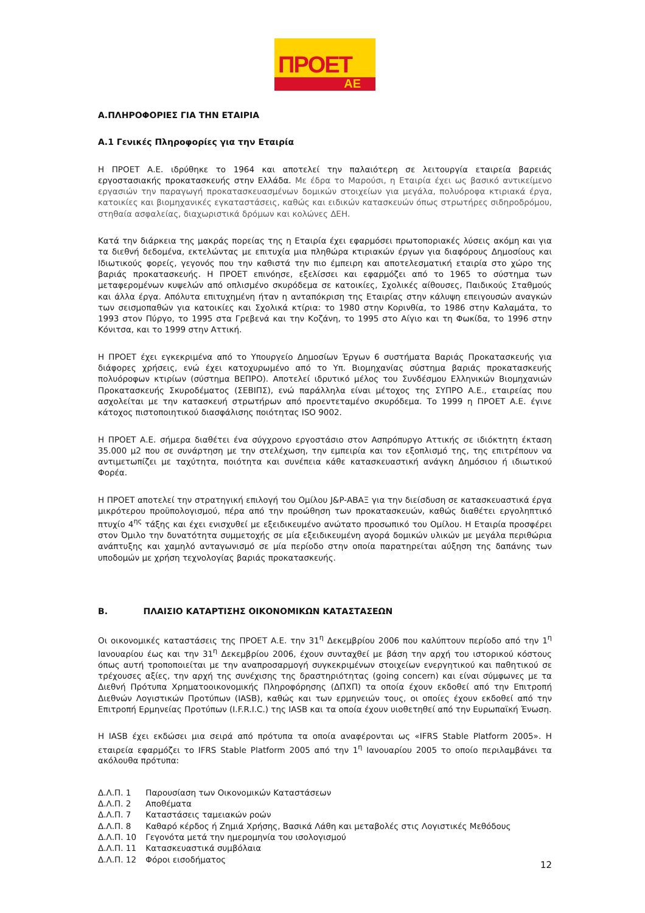ΠΡΟΕΤ
ΑΕ
Α.ΠΛΗΡΟΦΟΡΙΕΣ ΓΙΑ ΤΗΝ ΕΤΑΙΡΙΑ
Α.1 Γενικές Πληροφορίες για την Εταιρία
Η ΠΡΟΕΤ Α.Ε. ιδρύθηκε το 1964 και αποτελεί την παλαιότερη σε λειτουργία εταιρεία βαρειάς εργοστασιακής προκατασκευής στην Ελλάδα. Με έδρα το Μαρούσι, η Εταιρία έχει ως βασικό αντικείμενο εργασιών την παραγωγή προκατασκευασμένων δομικών στοιχείων για μεγάλα, πολυόροφα κτιριακά έργα, κατοικίες και βιομηχανικές εγκαταστάσεις, καθώς και ειδικών κατασκευών όπως στρωτήρες σιδηροδρόμου, στηθαία ασφαλείας, διαχωριστικά δρόμων και κολώνες ΔΕΗ.
Κατά την διάρκεια της μακράς πορείας της η Εταιρία έχει εφαρμόσει πρωτοποριακές λύσεις ακόμη και για τα διεθνή δεδομένα, εκτελώντας με επιτυχία μια πληθώρα κτιριακών έργων για διαφόρους Δημοσίους και Ιδιωτικούς φορείς, γεγονός που την καθιστά την πιο έμπειρη και αποτελεσματική εταιρία στο χώρο της βαριάς προκατασκευής. Η ΠΡΟΕΤ επινόησε, εξελίσσει και εφαρμόζει από το 1965 το σύστημα των μεταφερομένων κυψελών από οπλισμένο σκυρόδεμα σε κατοικίες, Σχολικές αίθουσες, Παιδικούς Σταθμούς και άλλα έργα. Απόλυτα επιτυχημένη ήταν η ανταπόκριση της Εταιρίας στην κάλυψη επειγουσών αναγκών των σεισμοπαθών για κατοικίες και Σχολικά κτίρια: το 1980 στην Κορινθία, το 1986 στην Καλαμάτα, το 1993 στον Πύργο, το 1995 στα Γρεβενά και την Κοζάνη, το 1995 στο Αίγιο και τη Φωκίδα, το 1996 στην Κόνιτσα, και το 1999 στην Αττική.
Η ΠΡΟΕΤ έχει εγκεκριμένα από το Υπουργείο Δημοσίων Έργων 6 συστήματα Βαριάς Προκατασκευής για διάφορες χρήσεις, ενώ έχει κατοχυρωμένο από το Υπ. Βιομηχανίας σύστημα βαριάς προκατασκευής πολυόροφων κτιρίων (σύστημα ΒΕΠΡΟ). Αποτελεί ιδρυτικό μέλος του Συνδέσμου Ελληνικών Βιομηχανιών Προκατασκευής Σκυροδέματος (ΣΕΒΙΠΣ), ενώ παράλληλα είναι μέτοχος της ΣΥΠΡΟ Α.Ε., εταιρείας που ασχολείται με την κατασκευή στρωτήρων από προεντεταμένο σκυρόδεμα. Το 1999 η ΠΡΟΕΤ Α.Ε. έγινε κάτοχος πιστοποιητικού διασφάλισης ποιότητας ISO 9002.
Η ΠΡΟΕΤ Α.Ε. σήμερα διαθέτει ένα σύγχρονο εργοστάσιο στον Ασπρόπυργο Αττικής σε ιδιόκτητη έκταση 35.000 μ2 που σε συνάρτηση με την στελέχωση, την εμπειρία και τον εξοπλισμό της, της επιτρέπουν να αντιμετωπίζει με ταχύτητα, ποιότητα και συνέπεια κάθε κατασκευαστική ανάγκη Δημόσιου ή ιδιωτικού Φορέα.
Η ΠΡΟΕΤ αποτελεί την στρατηγική επιλογή του Ομίλου J&P-ΑΒΑΞ για την διείσδυση σε κατασκευαστικά έργα μικρότερου προϋπολογισμού, πέρα από την προώθηση των προκατασκευών, καθώς διαθέτει εργοληπτικό πτυχίο 4<sup>ης</sup> τάξης και έχει ενισχυθεί με εξειδικευμένο ανώτατο προσωπικό του Ομίλου. Η Εταιρία προσφέρει στον Όμιλο την δυνατότητα συμμετοχής σε μία εξειδικευμένη αγορά δομικών υλικών με μεγάλα περιθώρια ανάπτυξης και χαμηλό ανταγωνισμό σε μία περίοδο στην οποία παρατηρείται αύξηση της δαπάνης των υποδομών με χρήση τεχνολογίας βαριάς προκατασκευής.
Β. ΠΛΑΙΣΙΟ ΚΑΤΑΡΤΙΣΗΣ ΟΙΚΟΝΟΜΙΚΩΝ ΚΑΤΑΣΤΑΣΕΩΝ
Οι οικονομικές καταστάσεις της ΠΡΟΕΤ Α.Ε. την 31<sup>η</sup> Δεκεμβρίου 2006 που καλύπτουν περίοδο από την 1<sup>η</sup> Ιανουαρίου έως και την 31<sup>η</sup> Δεκεμβρίου 2006, έχουν συνταχθεί με βάση την αρχή του ιστορικού κόστους όπως αυτή τροποποιείται με την αναπροσαρμογή συγκεκριμένων στοιχείων ενεργητικού και παθητικού σε τρέχουσες αξίες, την αρχή της συνέχισης της δραστηριότητας (going concern) και είναι σύμφωνες με τα Διεθνή Πρότυπα Χρηματοοικονομικής Πληροφόρησης (ΔΠΧΠ) τα οποία έχουν εκδοθεί από την Επιτροπή Διεθνών Λογιστικών Προτύπων (IASB), καθώς και των ερμηνειών τους, οι οποίες έχουν εκδοθεί από την Επιτροπή Ερμηνείας Προτύπων (I.F.R.I.C.) της IASB και τα οποία έχουν υιοθετηθεί από την Ευρωπαϊκή Ένωση.
Η IASB έχει εκδώσει μια σειρά από πρότυπα τα οποία αναφέρονται ως «IFRS Stable Platform 2005». Η εταιρεία εφαρμόζει το IFRS Stable Platform 2005 από την 1<sup>η</sup> Ιανουαρίου 2005 το οποίο περιλαμβάνει τα ακόλουθα πρότυπα:
Δ.Λ.Π. 1 Παρουσίαση των Οικονομικών Καταστάσεων
Δ.Λ.Π. 2 Αποθέματα
Δ.Λ.Π. 7 Καταστάσεις ταμειακών ροών
Δ.Λ.Π. 8 Καθαρό κέρδος ή Ζημιά Χρήσης, Βασικά Λάθη και μεταβολές στις Λογιστικές Μεθόδους
Δ.Λ.Π. 10 Γεγονότα μετά την ημερομηνία του ισολογισμού
Δ.Λ.Π. 11 Κατασκευαστικά συμβόλαια
Δ.Λ.Π. 12 Φόροι εισοδήματος
12